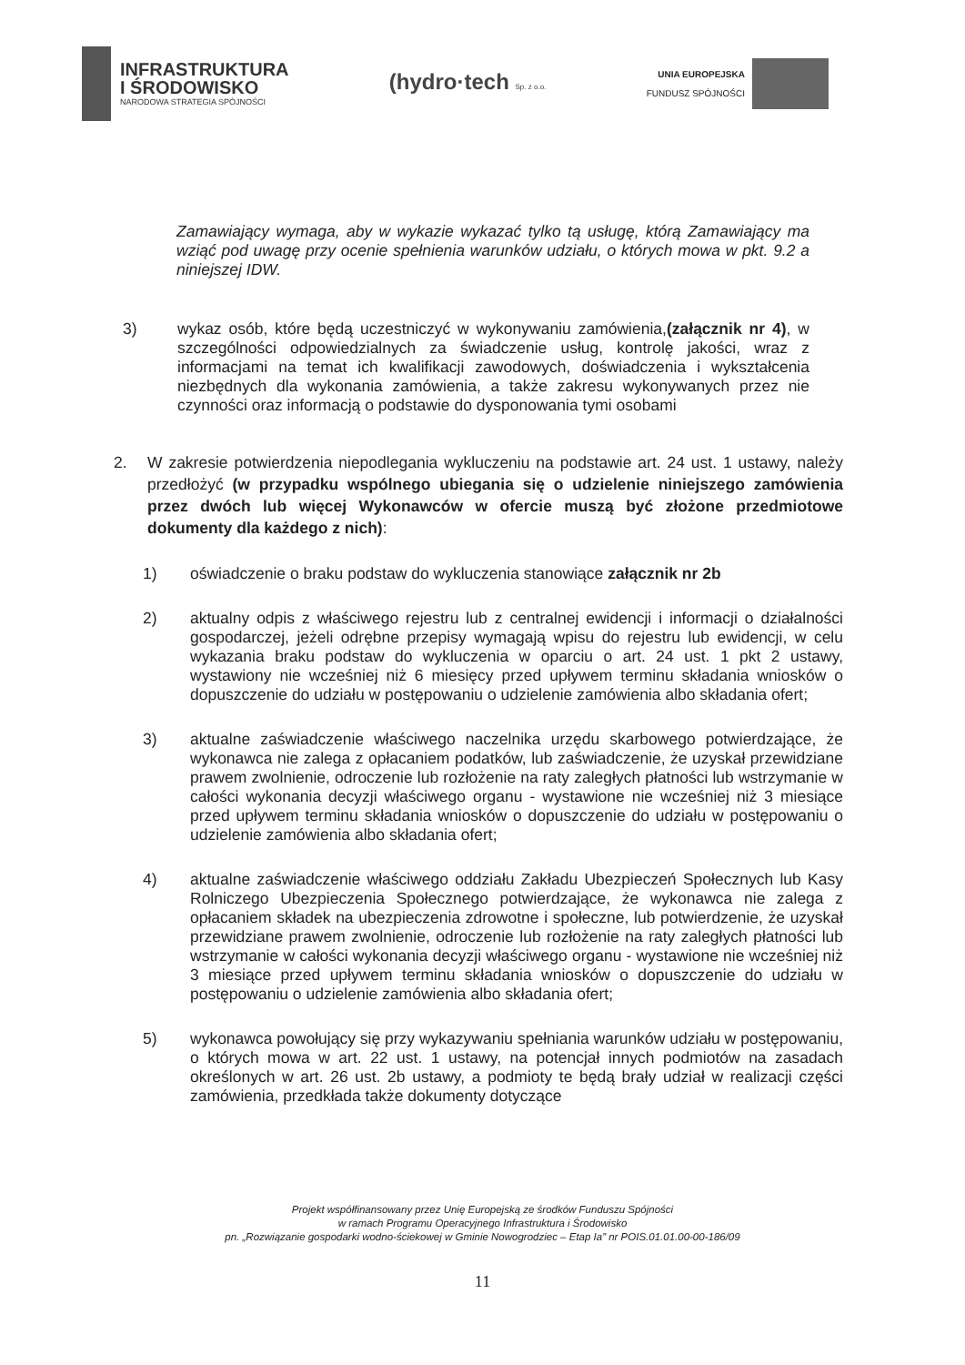INFRASTRUKTURA
I ŚRODOWISKO
NARODOWA STRATEGIA SPÓJNOŚCI
(hydro·tech Sp. z o.o.
UNIA EUROPEJSKA
FUNDUSZ SPÓJNOŚCI
Zamawiający wymaga, aby w wykazie wykazać tylko tą usługę, którą Zamawiający ma wziąć pod uwagę przy ocenie spełnienia warunków udziału, o których mowa w pkt. 9.2 a niniejszej IDW.
3) wykaz osób, które będą uczestniczyć w wykonywaniu zamówienia,(załącznik nr 4), w szczególności odpowiedzialnych za świadczenie usług, kontrolę jakości, wraz z informacjami na temat ich kwalifikacji zawodowych, doświadczenia i wykształcenia niezbędnych dla wykonania zamówienia, a także zakresu wykonywanych przez nie czynności oraz informacją o podstawie do dysponowania tymi osobami
2. W zakresie potwierdzenia niepodlegania wykluczeniu na podstawie art. 24 ust. 1 ustawy, należy przedłożyć (w przypadku wspólnego ubiegania się o udzielenie niniejszego zamówienia przez dwóch lub więcej Wykonawców w ofercie muszą być złożone przedmiotowe dokumenty dla każdego z nich):
1) oświadczenie o braku podstaw do wykluczenia stanowiące załącznik nr 2b
2) aktualny odpis z właściwego rejestru lub z centralnej ewidencji i informacji o działalności gospodarczej, jeżeli odrębne przepisy wymagają wpisu do rejestru lub ewidencji, w celu wykazania braku podstaw do wykluczenia w oparciu o art. 24 ust. 1 pkt 2 ustawy, wystawiony nie wcześniej niż 6 miesięcy przed upływem terminu składania wniosków o dopuszczenie do udziału w postępowaniu o udzielenie zamówienia albo składania ofert;
3) aktualne zaświadczenie właściwego naczelnika urzędu skarbowego potwierdzające, że wykonawca nie zalega z opłacaniem podatków, lub zaświadczenie, że uzyskał przewidziane prawem zwolnienie, odroczenie lub rozłożenie na raty zaległych płatności lub wstrzymanie w całości wykonania decyzji właściwego organu - wystawione nie wcześniej niż 3 miesiące przed upływem terminu składania wniosków o dopuszczenie do udziału w postępowaniu o udzielenie zamówienia albo składania ofert;
4) aktualne zaświadczenie właściwego oddziału Zakładu Ubezpieczeń Społecznych lub Kasy Rolniczego Ubezpieczenia Społecznego potwierdzające, że wykonawca nie zalega z opłacaniem składek na ubezpieczenia zdrowotne i społeczne, lub potwierdzenie, że uzyskał przewidziane prawem zwolnienie, odroczenie lub rozłożenie na raty zaległych płatności lub wstrzymanie w całości wykonania decyzji właściwego organu - wystawione nie wcześniej niż 3 miesiące przed upływem terminu składania wniosków o dopuszczenie do udziału w postępowaniu o udzielenie zamówienia albo składania ofert;
5) wykonawca powołujący się przy wykazywaniu spełniania warunków udziału w postępowaniu, o których mowa w art. 22 ust. 1 ustawy, na potencjał innych podmiotów na zasadach określonych w art. 26 ust. 2b ustawy, a podmioty te będą brały udział w realizacji części zamówienia, przedkłada także dokumenty dotyczące
Projekt współfinansowany przez Unię Europejską ze środków Funduszu Spójności
w ramach Programu Operacyjnego Infrastruktura i Środowisko
pn. „Rozwiązanie gospodarki wodno-ściekowej w Gminie Nowogrodziec – Etap Ia” nr POIS.01.01.00-00-186/09
11